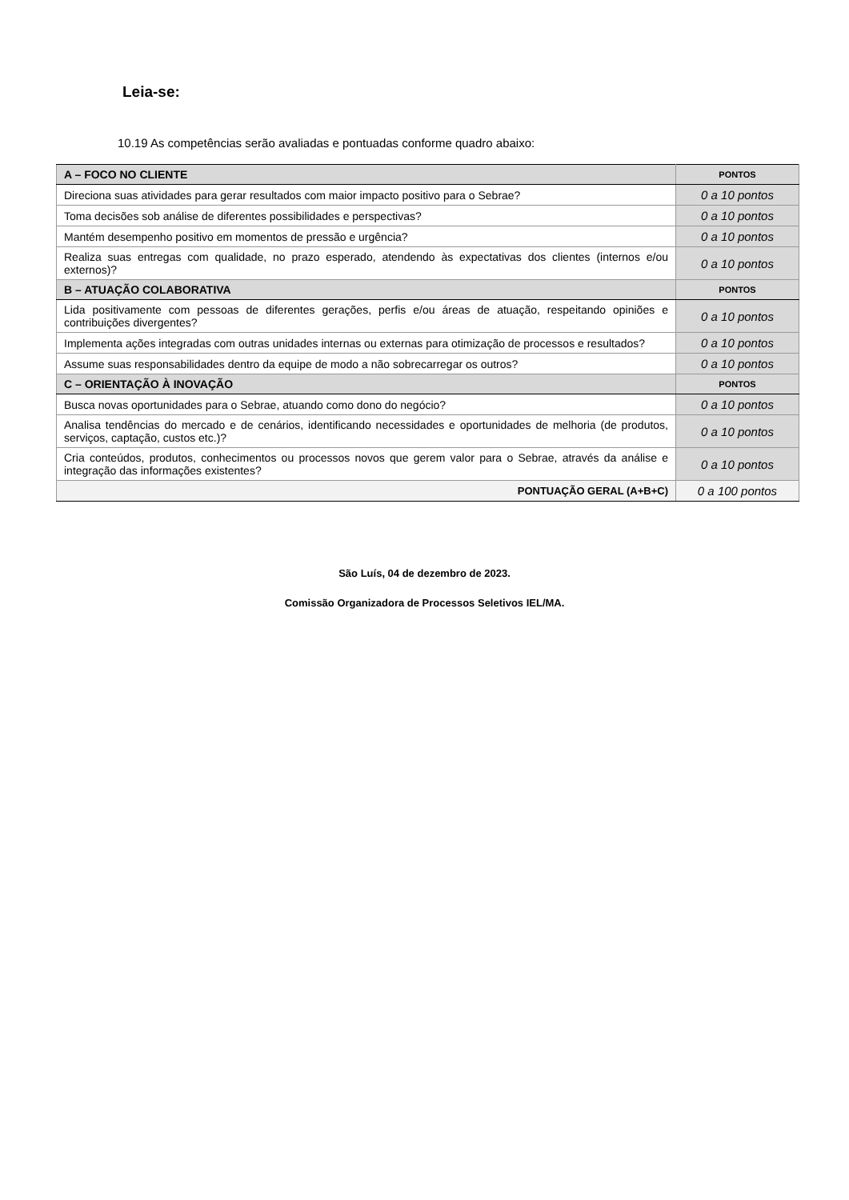Leia-se:
10.19 As competências serão avaliadas e pontuadas conforme quadro abaixo:
| A – FOCO NO CLIENTE | PONTOS |
| Direciona suas atividades para gerar resultados com maior impacto positivo para o Sebrae? | 0 a 10 pontos |
| Toma decisões sob análise de diferentes possibilidades e perspectivas? | 0 a 10 pontos |
| Mantém desempenho positivo em momentos de pressão e urgência? | 0 a 10 pontos |
| Realiza suas entregas com qualidade, no prazo esperado, atendendo às expectativas dos clientes (internos e/ou externos)? | 0 a 10 pontos |
| B – ATUAÇÃO COLABORATIVA | PONTOS |
| Lida positivamente com pessoas de diferentes gerações, perfis e/ou áreas de atuação, respeitando opiniões e contribuições divergentes? | 0 a 10 pontos |
| Implementa ações integradas com outras unidades internas ou externas para otimização de processos e resultados? | 0 a 10 pontos |
| Assume suas responsabilidades dentro da equipe de modo a não sobrecarregar os outros? | 0 a 10 pontos |
| C – ORIENTAÇÃO À INOVAÇÃO | PONTOS |
| Busca novas oportunidades para o Sebrae, atuando como dono do negócio? | 0 a 10 pontos |
| Analisa tendências do mercado e de cenários, identificando necessidades e oportunidades de melhoria (de produtos, serviços, captação, custos etc.)? | 0 a 10 pontos |
| Cria conteúdos, produtos, conhecimentos ou processos novos que gerem valor para o Sebrae, através da análise e integração das informações existentes? | 0 a 10 pontos |
| PONTUAÇÃO GERAL (A+B+C) | 0 a 100 pontos |
São Luís, 04 de dezembro de 2023.
Comissão Organizadora de Processos Seletivos IEL/MA.